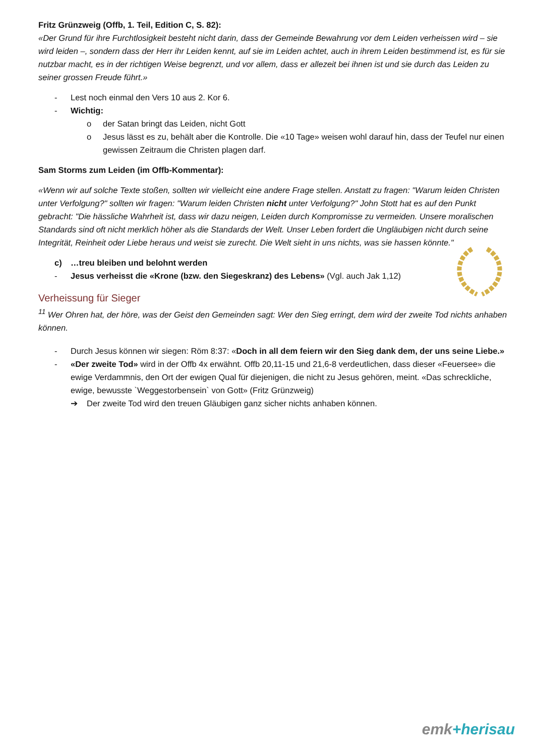Fritz Grünzweig (Offb, 1. Teil, Edition C, S. 82):
«Der Grund für ihre Furchtlosigkeit besteht nicht darin, dass der Gemeinde Bewahrung vor dem Leiden verheissen wird – sie wird leiden –, sondern dass der Herr ihr Leiden kennt, auf sie im Leiden achtet, auch in ihrem Leiden bestimmend ist, es für sie nutzbar macht, es in der richtigen Weise begrenzt, und vor allem, dass er allezeit bei ihnen ist und sie durch das Leiden zu seiner grossen Freude führt.»
- Lest noch einmal den Vers 10 aus 2. Kor 6.
- Wichtig:
o der Satan bringt das Leiden, nicht Gott
o Jesus lässt es zu, behält aber die Kontrolle. Die «10 Tage» weisen wohl darauf hin, dass der Teufel nur einen gewissen Zeitraum die Christen plagen darf.
Sam Storms zum Leiden (im Offb-Kommentar):
«Wenn wir auf solche Texte stoßen, sollten wir vielleicht eine andere Frage stellen. Anstatt zu fragen: "Warum leiden Christen unter Verfolgung?" sollten wir fragen: "Warum leiden Christen nicht unter Verfolgung?" John Stott hat es auf den Punkt gebracht: "Die hässliche Wahrheit ist, dass wir dazu neigen, Leiden durch Kompromisse zu vermeiden. Unsere moralischen Standards sind oft nicht merklich höher als die Standards der Welt. Unser Leben fordert die Ungläubigen nicht durch seine Integrität, Reinheit oder Liebe heraus und weist sie zurecht. Die Welt sieht in uns nichts, was sie hassen könnte."
c) …treu bleiben und belohnt werden
- Jesus verheisst die «Krone (bzw. den Siegeskranz) des Lebens» (Vgl. auch Jak 1,12)
Verheissung für Sieger
<sup>11</sup> Wer Ohren hat, der höre, was der Geist den Gemeinden sagt: Wer den Sieg erringt, dem wird der zweite Tod nichts anhaben können.
- Durch Jesus können wir siegen: Röm 8:37: «Doch in all dem feiern wir den Sieg dank dem, der uns seine Liebe.»
- «Der zweite Tod» wird in der Offb 4x erwähnt. Offb 20,11-15 und 21,6-8 verdeutlichen, dass dieser «Feuersee» die ewige Verdammnis, den Ort der ewigen Qual für diejenigen, die nicht zu Jesus gehören, meint. «Das schreckliche, ewige, bewusste `Weggestorbensein` von Gott» (Fritz Grünzweig)
➔ Der zweite Tod wird den treuen Gläubigen ganz sicher nichts anhaben können.
emk+herisau